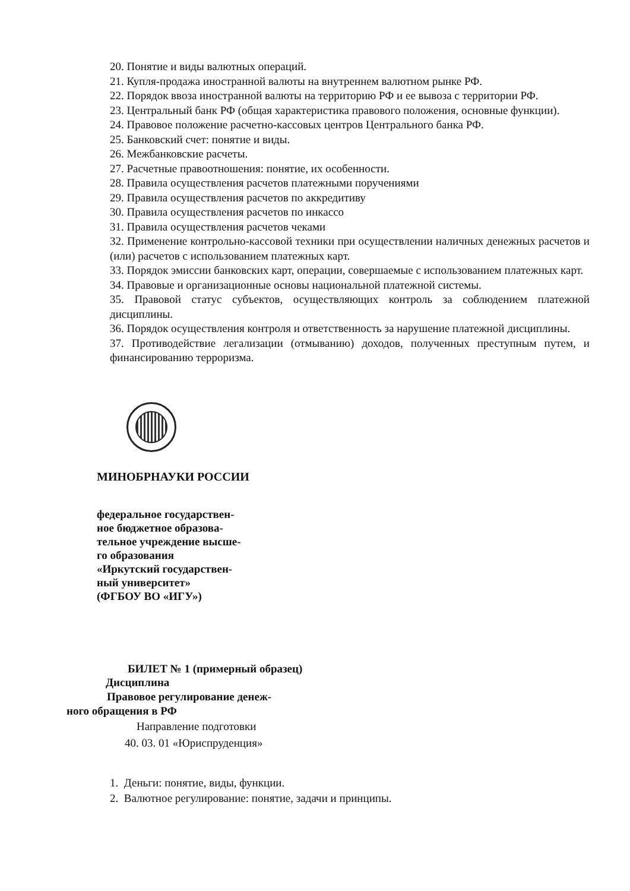20. Понятие и виды валютных операций.
21. Купля-продажа иностранной валюты на внутреннем валютном рынке РФ.
22. Порядок ввоза иностранной валюты на территорию РФ и ее вывоза с территории РФ.
23. Центральный банк РФ (общая характеристика правового положения, основные функции).
24. Правовое положение расчетно-кассовых центров Центрального банка РФ.
25. Банковский счет: понятие и виды.
26. Межбанковские расчеты.
27. Расчетные правоотношения: понятие, их особенности.
28. Правила осуществления расчетов платежными поручениями
29. Правила осуществления расчетов по аккредитиву
30. Правила осуществления расчетов по инкассо
31. Правила осуществления расчетов чеками
32. Применение контрольно-кассовой техники при осуществлении наличных денежных расчетов и (или) расчетов с использованием платежных карт.
33. Порядок эмиссии банковских карт, операции, совершаемые с использованием платежных карт.
34. Правовые и организационные основы национальной платежной системы.
35. Правовой статус субъектов, осуществляющих контроль за соблюдением платежной дисциплины.
36. Порядок осуществления контроля и ответственность за нарушение платежной дисциплины.
37. Противодействие легализации (отмыванию) доходов, полученных преступным путем, и финансированию терроризма.
МИНОБРНАУКИ РОССИИ
федеральное государствен-
ное бюджетное образова-
тельное учреждение высше-
го образования
«Иркутский государствен-
ный университет»
(ФГБОУ ВО «ИГУ»)
БИЛЕТ № 1 (примерный образец)
Дисциплина
Правовое регулирование денеж-
ного обращения в РФ
Направление подготовки
40. 03. 01 «Юриспруденция»
1. Деньги: понятие, виды, функции.
2. Валютное регулирование: понятие, задачи и принципы.